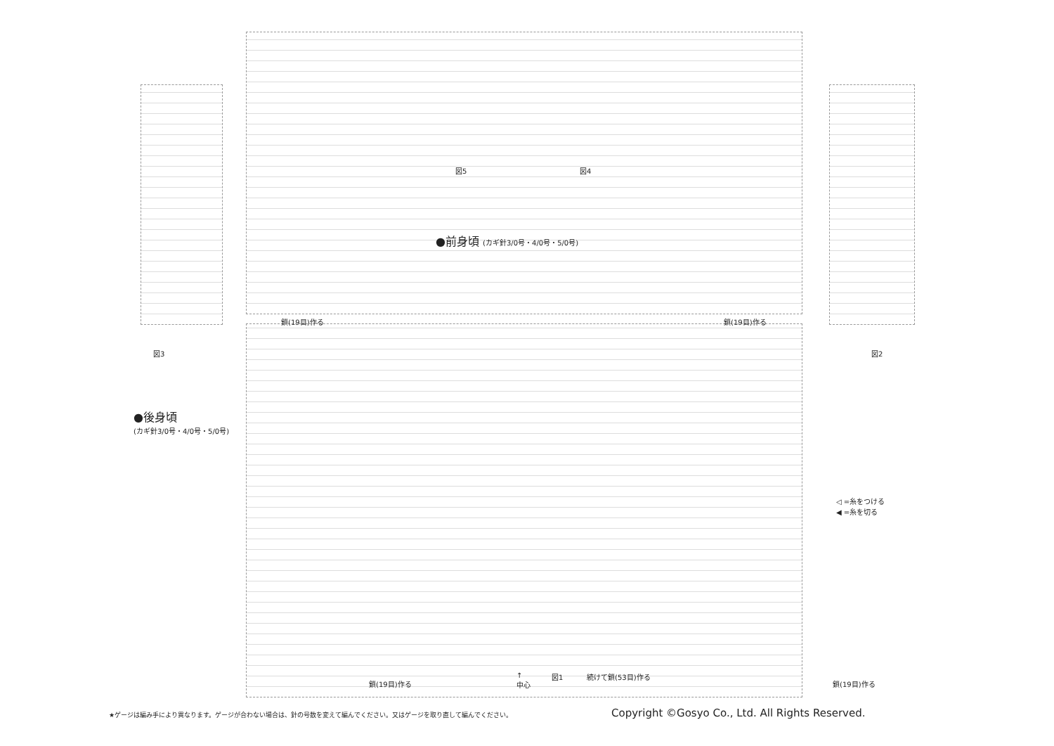●前身頃 (カギ針3/0号・4/0号・5/0号)
図5 図4
鎖(19目)作る 鎖(19目)作る
図3 図2
●後身頃
(カギ針3/0号・4/0号・5/0号)
◁ =糸をつける
◀ =糸を切る
↑
中心
図1 続けて鎖(53目)作る
鎖(19目)作る 鎖(19目)作る
★ゲージは編み手により異なります。ゲージが合わない場合は、針の号数を変えて編んでください。又はゲージを取り直して編んでください。
Copyright ©Gosyo Co., Ltd. All Rights Reserved.